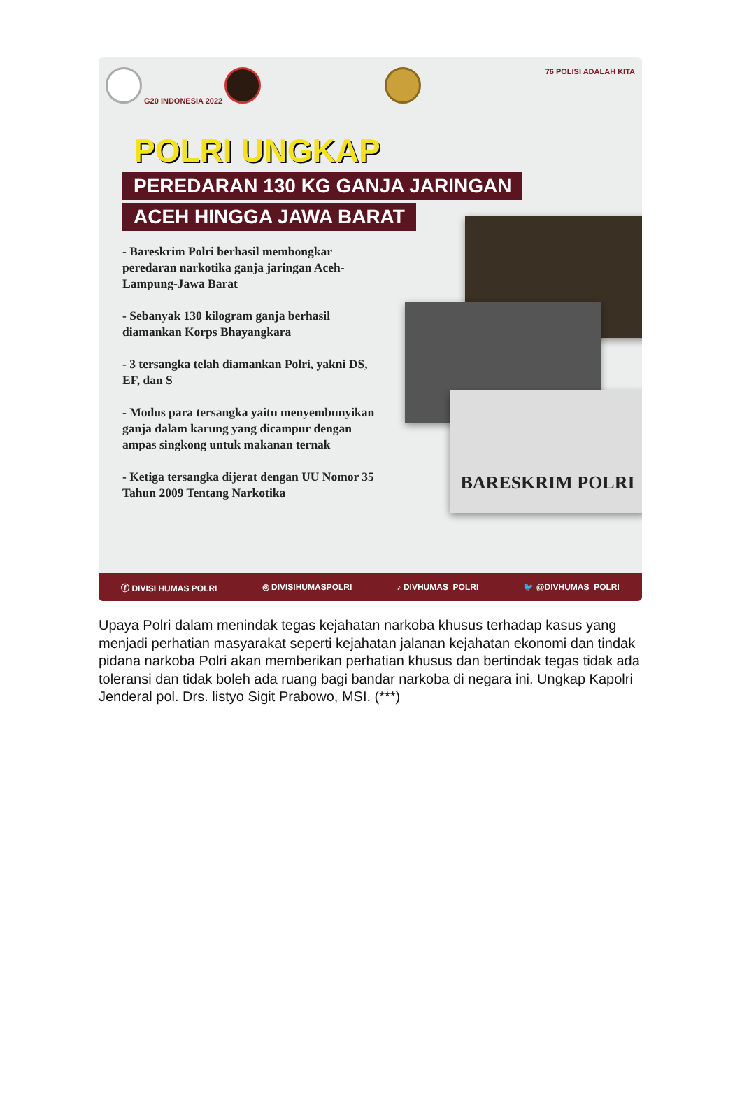G20 INDONESIA 2022 76 POLISI ADALAH KITA
POLRI UNGKAP
PEREDARAN 130 KG GANJA JARINGAN
ACEH HINGGA JAWA BARAT
- Bareskrim Polri berhasil membongkar peredaran narkotika ganja jaringan Aceh-Lampung-Jawa Barat
- Sebanyak 130 kilogram ganja berhasil diamankan Korps Bhayangkara
- 3 tersangka telah diamankan Polri, yakni DS, EF, dan S
- Modus para tersangka yaitu menyembunyikan ganja dalam karung yang dicampur dengan ampas singkong untuk makanan ternak
- Ketiga tersangka dijerat dengan UU Nomor 35 Tahun 2009 Tentang Narkotika
BARESKRIM POLRI
ⓕ DIVISI HUMAS POLRI ◎ DIVISIHUMASPOLRI ♪ DIVHUMAS_POLRI 🐦 @DIVHUMAS_POLRI
Upaya Polri dalam menindak tegas kejahatan narkoba khusus terhadap kasus yang menjadi perhatian masyarakat seperti kejahatan jalanan kejahatan ekonomi dan tindak pidana narkoba Polri akan memberikan perhatian khusus dan bertindak tegas tidak ada toleransi dan tidak boleh ada ruang bagi bandar narkoba di negara ini. Ungkap Kapolri Jenderal pol. Drs. listyo Sigit Prabowo, MSI. (***)